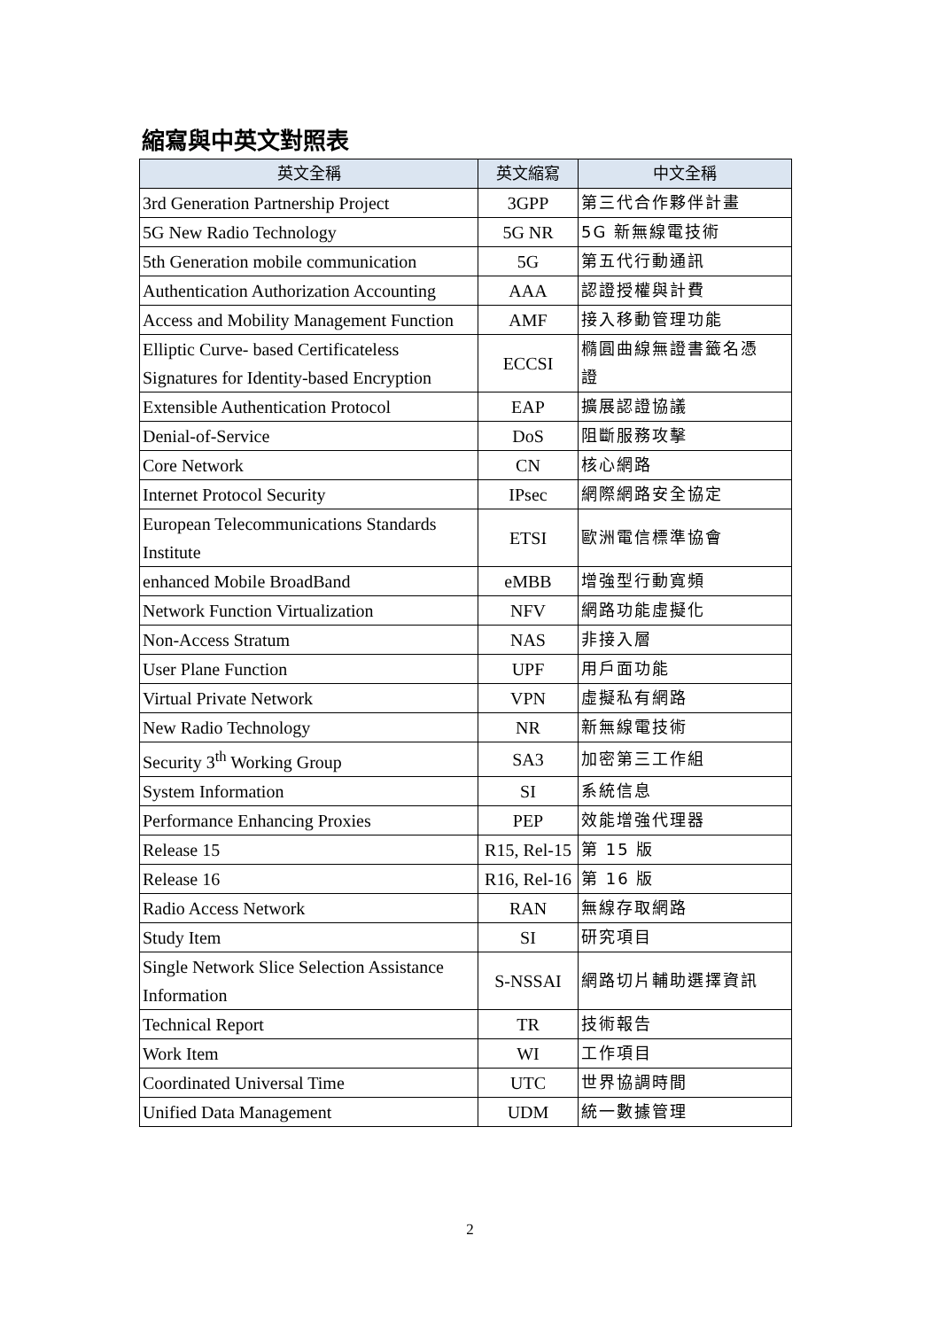縮寫與中英文對照表
| 英文全稱 | 英文縮寫 | 中文全稱 |
| --- | --- | --- |
| 3rd Generation Partnership Project | 3GPP | 第三代合作夥伴計畫 |
| 5G New Radio Technology | 5G NR | 5G 新無線電技術 |
| 5th Generation mobile communication | 5G | 第五代行動通訊 |
| Authentication Authorization Accounting | AAA | 認證授權與計費 |
| Access and Mobility Management Function | AMF | 接入移動管理功能 |
| Elliptic Curve- based Certificateless Signatures for Identity-based Encryption | ECCSI | 橢圓曲線無證書籤名憑 證 |
| Extensible Authentication Protocol | EAP | 擴展認證協議 |
| Denial-of-Service | DoS | 阻斷服務攻擊 |
| Core Network | CN | 核心網路 |
| Internet Protocol Security | IPsec | 網際網路安全協定 |
| European Telecommunications Standards Institute | ETSI | 歐洲電信標準協會 |
| enhanced Mobile BroadBand | eMBB | 增強型行動寬頻 |
| Network Function Virtualization | NFV | 網路功能虛擬化 |
| Non-Access Stratum | NAS | 非接入層 |
| User Plane Function | UPF | 用戶面功能 |
| Virtual Private Network | VPN | 虛擬私有網路 |
| New Radio Technology | NR | 新無線電技術 |
| Security 3<sup>th</sup> Working Group | SA3 | 加密第三工作組 |
| System Information | SI | 系統信息 |
| Performance Enhancing Proxies | PEP | 效能增強代理器 |
| Release 15 | R15, Rel-15 | 第 15 版 |
| Release 16 | R16, Rel-16 | 第 16 版 |
| Radio Access Network | RAN | 無線存取網路 |
| Study Item | SI | 研究項目 |
| Single Network Slice Selection Assistance Information | S-NSSAI | 網路切片輔助選擇資訊 |
| Technical Report | TR | 技術報告 |
| Work Item | WI | 工作項目 |
| Coordinated Universal Time | UTC | 世界協調時間 |
| Unified Data Management | UDM | 統一數據管理 |
2